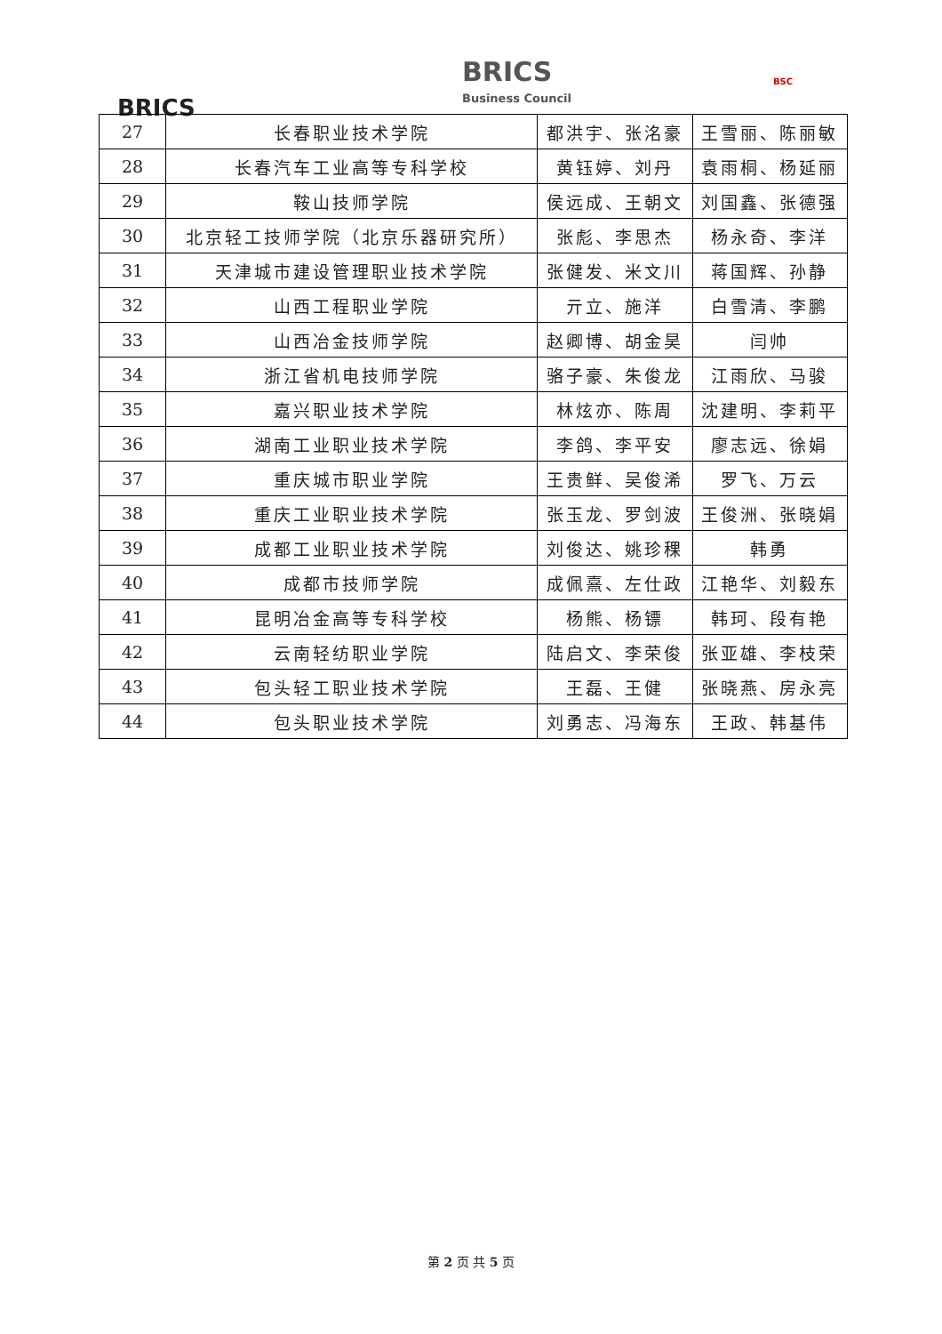BRICS
BRICS
Business Council
BSC
| 27 | 长春职业技术学院 | 都洪宇、张洺豪 | 王雪丽、陈丽敏 |
| 28 | 长春汽车工业高等专科学校 | 黄钰婷、刘丹 | 袁雨桐、杨延丽 |
| 29 | 鞍山技师学院 | 侯远成、王朝文 | 刘国鑫、张德强 |
| 30 | 北京轻工技师学院（北京乐器研究所） | 张彪、李思杰 | 杨永奇、李洋 |
| 31 | 天津城市建设管理职业技术学院 | 张健发、米文川 | 蒋国辉、孙静 |
| 32 | 山西工程职业学院 | 亓立、施洋 | 白雪清、李鹏 |
| 33 | 山西冶金技师学院 | 赵卿博、胡金昊 | 闫帅 |
| 34 | 浙江省机电技师学院 | 骆子豪、朱俊龙 | 江雨欣、马骏 |
| 35 | 嘉兴职业技术学院 | 林炫亦、陈周 | 沈建明、李莉平 |
| 36 | 湖南工业职业技术学院 | 李鸽、李平安 | 廖志远、徐娟 |
| 37 | 重庆城市职业学院 | 王贵鲜、吴俊浠 | 罗飞、万云 |
| 38 | 重庆工业职业技术学院 | 张玉龙、罗剑波 | 王俊洲、张晓娟 |
| 39 | 成都工业职业技术学院 | 刘俊达、姚珍稞 | 韩勇 |
| 40 | 成都市技师学院 | 成佩熹、左仕政 | 江艳华、刘毅东 |
| 41 | 昆明冶金高等专科学校 | 杨熊、杨镖 | 韩珂、段有艳 |
| 42 | 云南轻纺职业学院 | 陆启文、李荣俊 | 张亚雄、李枝荣 |
| 43 | 包头轻工职业技术学院 | 王磊、王健 | 张晓燕、房永亮 |
| 44 | 包头职业技术学院 | 刘勇志、冯海东 | 王政、韩基伟 |
第 2 页 共 5 页